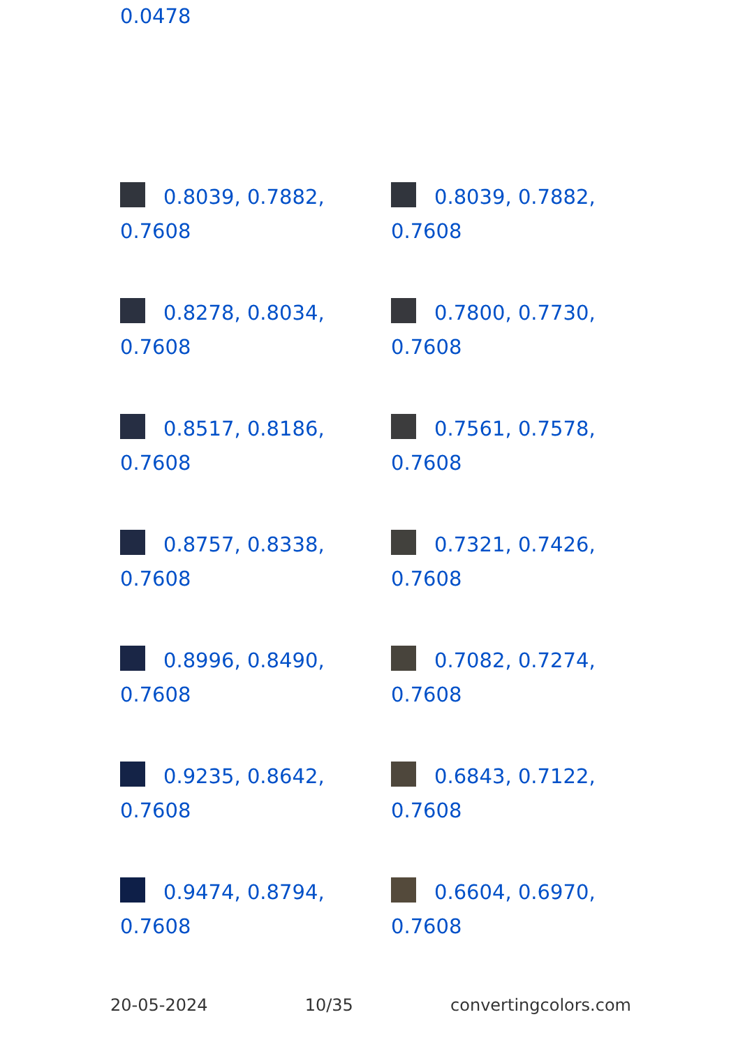0.0478
0.8039, 0.7882, 0.7608
0.8039, 0.7882, 0.7608
0.8278, 0.8034, 0.7608
0.7800, 0.7730, 0.7608
0.8517, 0.8186, 0.7608
0.7561, 0.7578, 0.7608
0.8757, 0.8338, 0.7608
0.7321, 0.7426, 0.7608
0.8996, 0.8490, 0.7608
0.7082, 0.7274, 0.7608
0.9235, 0.8642, 0.7608
0.6843, 0.7122, 0.7608
0.9474, 0.8794, 0.7608
0.6604, 0.6970, 0.7608
20-05-2024 10/35 convertingcolors.com